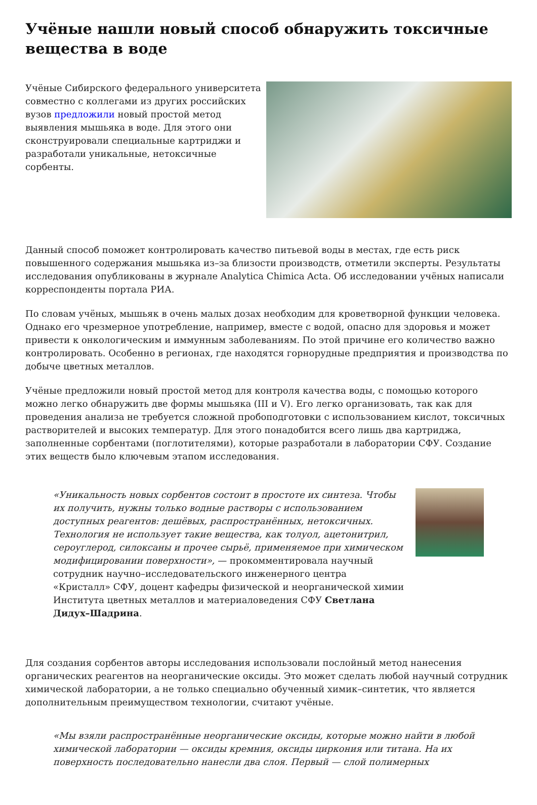Учёные нашли новый способ обнаружить токсичные вещества в воде
Учёные Сибирского федерального университета совместно с коллегами из других российских вузов предложили новый простой метод выявления мышьяка в воде. Для этого они сконструировали специальные картриджи и разработали уникальные, нетоксичные сорбенты.
Данный способ поможет контролировать качество питьевой воды в местах, где есть риск повышенного содержания мышьяка из–за близости производств, отметили эксперты. Результаты исследования опубликованы в журнале Analytica Chimica Acta. Об исследовании учёных написали корреспонденты портала РИА.
По словам учёных, мышьяк в очень малых дозах необходим для кроветворной функции человека. Однако его чрезмерное употребление, например, вместе с водой, опасно для здоровья и может привести к онкологическим и иммунным заболеваниям. По этой причине его количество важно контролировать. Особенно в регионах, где находятся горнорудные предприятия и производства по добыче цветных металлов.
Учёные предложили новый простой метод для контроля качества воды, с помощью которого можно легко обнаружить две формы мышьяка (III и V). Его легко организовать, так как для проведения анализа не требуется сложной пробоподготовки с использованием кислот, токсичных растворителей и высоких температур. Для этого понадобится всего лишь два картриджа, заполненные сорбентами (поглотителями), которые разработали в лаборатории СФУ. Создание этих веществ было ключевым этапом исследования.
«Уникальность новых сорбентов состоит в простоте их синтеза. Чтобы их получить, нужны только водные растворы с использованием доступных реагентов: дешёвых, распространённых, нетоксичных. Технология не использует такие вещества, как толуол, ацетонитрил, сероуглерод, силоксаны и прочее сырьё, применяемое при химическом модифицировании поверхности», — прокомментировала научный сотрудник научно–исследовательского инженерного центра «Кристалл» СФУ, доцент кафедры физической и неорганической химии Института цветных металлов и материаловедения СФУ Светлана Дидух–Шадрина.
Для создания сорбентов авторы исследования использовали послойный метод нанесения органических реагентов на неорганические оксиды. Это может сделать любой научный сотрудник химической лаборатории, а не только специально обученный химик–синтетик, что является дополнительным преимуществом технологии, считают учёные.
«Мы взяли распространённые неорганические оксиды, которые можно найти в любой химической лаборатории — оксиды кремния, оксиды циркония или титана. На их поверхность последовательно нанесли два слоя. Первый — слой полимерных